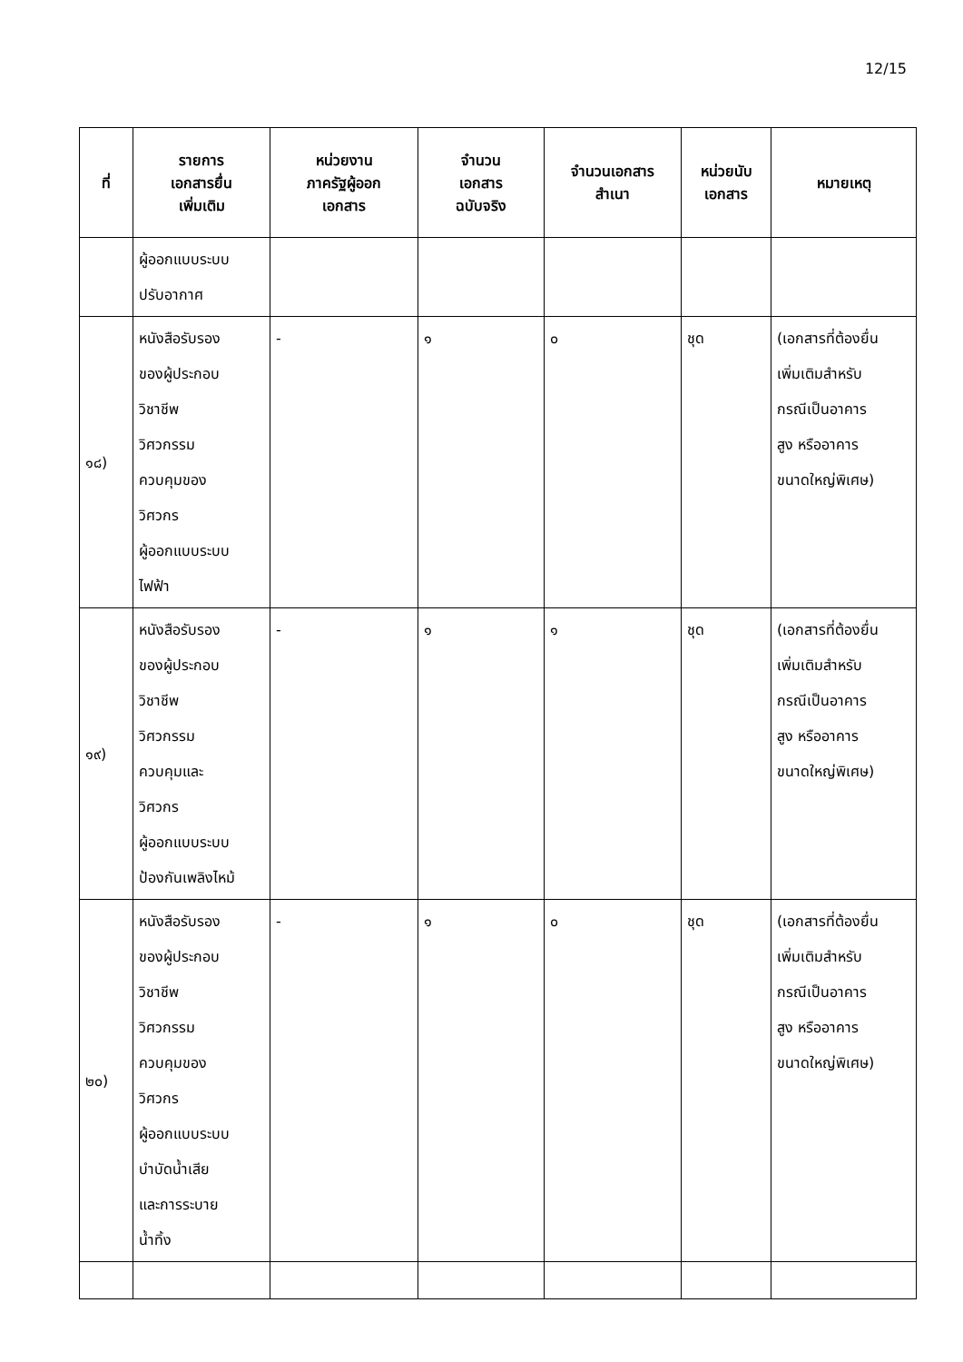12/15
| ที่ | รายการ เอกสารยื่น เพิ่มเติม | หน่วยงาน ภาครัฐผู้ออก เอกสาร | จำนวน เอกสาร ฉบับจริง | จำนวนเอกสาร สำเนา | หน่วยนับ เอกสาร | หมายเหตุ |
| --- | --- | --- | --- | --- | --- | --- |
| | ผู้ออกแบบระบบ ปรับอากาศ | | | | | |
| ๑๘) | หนังสือรับรอง ของผู้ประกอบ วิชาชีพ วิศวกรรม ควบคุมของ วิศวกร ผู้ออกแบบระบบ ไฟฟ้า | - | ๑ | ๐ | ชุด | (เอกสารที่ต้องยื่น เพิ่มเติมสำหรับ กรณีเป็นอาคาร สูง หรืออาคาร ขนาดใหญ่พิเศษ) |
| ๑๙) | หนังสือรับรอง ของผู้ประกอบ วิชาชีพ วิศวกรรม ควบคุมและ วิศวกร ผู้ออกแบบระบบ ป้องกันเพลิงไหม้ | - | ๑ | ๑ | ชุด | (เอกสารที่ต้องยื่น เพิ่มเติมสำหรับ กรณีเป็นอาคาร สูง หรืออาคาร ขนาดใหญ่พิเศษ) |
| ๒๐) | หนังสือรับรอง ของผู้ประกอบ วิชาชีพ วิศวกรรม ควบคุมของ วิศวกร ผู้ออกแบบระบบ บำบัดน้ำเสีย และการระบาย น้ำทิ้ง | - | ๑ | ๐ | ชุด | (เอกสารที่ต้องยื่น เพิ่มเติมสำหรับ กรณีเป็นอาคาร สูง หรืออาคาร ขนาดใหญ่พิเศษ) |